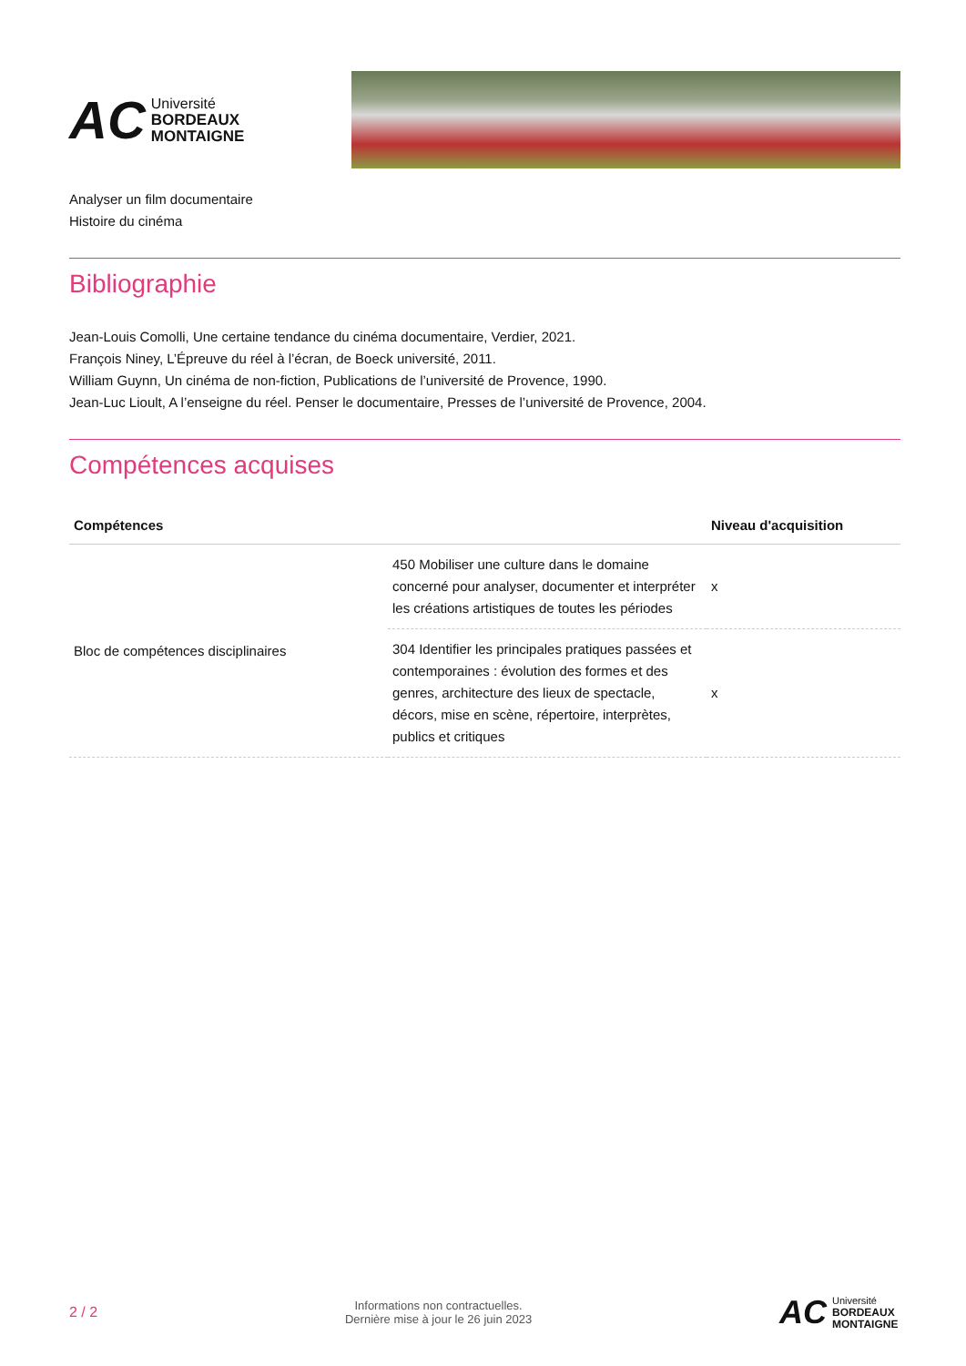AC
Université
BORDEAUX
MONTAIGNE
Analyser un film documentaire
Histoire du cinéma
Bibliographie
Jean-Louis Comolli, Une certaine tendance du cinéma documentaire, Verdier, 2021.
François Niney, L’Épreuve du réel à l’écran, de Boeck université, 2011.
William Guynn, Un cinéma de non-fiction, Publications de l’université de Provence, 1990.
Jean-Luc Lioult, A l’enseigne du réel. Penser le documentaire, Presses de l’université de Provence, 2004.
Compétences acquises
| Compétences | | Niveau d'acquisition |
| --- | --- | --- |
| Bloc de compétences disciplinaires | 450 Mobiliser une culture dans le domaine concerné pour analyser, documenter et interpréter les créations artistiques de toutes les périodes | x |
| | 304 Identifier les principales pratiques passées et contemporaines : évolution des formes et des genres, architecture des lieux de spectacle, décors, mise en scène, répertoire, interprètes, publics et critiques | x |
2 / 2
Informations non contractuelles.
Dernière mise à jour le 26 juin 2023
AC
Université
BORDEAUX
MONTAIGNE